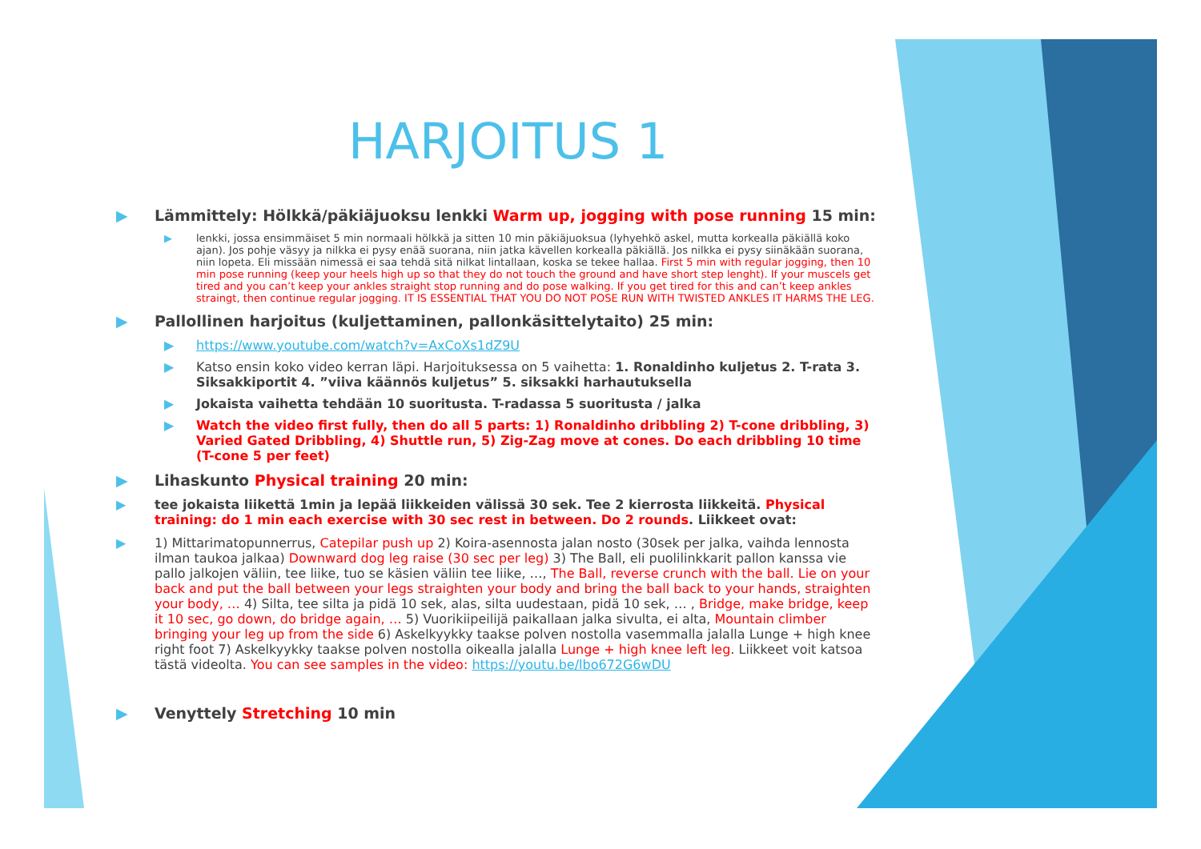HARJOITUS 1
▶ Lämmittely: Hölkkä/päkiäjuoksu lenkki Warm up, jogging with pose running 15 min:
▶ lenkki, jossa ensimmäiset 5 min normaali hölkkä ja sitten 10 min päkiäjuoksua (lyhyehkö askel, mutta korkealla päkiällä koko ajan). Jos pohje väsyy ja nilkka ei pysy enää suorana, niin jatka kävellen korkealla päkiällä. Jos nilkka ei pysy siinäkään suorana, niin lopeta. Eli missään nimessä ei saa tehdä sitä nilkat lintallaan, koska se tekee hallaa. First 5 min with regular jogging, then 10 min pose running (keep your heels high up so that they do not touch the ground and have short step lenght). If your muscels get tired and you can’t keep your ankles straight stop running and do pose walking. If you get tired for this and can’t keep ankles straingt, then continue regular jogging. IT IS ESSENTIAL THAT YOU DO NOT POSE RUN WITH TWISTED ANKLES IT HARMS THE LEG.
▶ Pallollinen harjoitus (kuljettaminen, pallonkäsittelytaito) 25 min:
▶ https://www.youtube.com/watch?v=AxCoXs1dZ9U
▶ Katso ensin koko video kerran läpi. Harjoituksessa on 5 vaihetta: 1. Ronaldinho kuljetus 2. T-rata 3. Siksakkiportit 4. ”viiva käännös kuljetus” 5. siksakki harhautuksella
▶ Jokaista vaihetta tehdään 10 suoritusta. T-radassa 5 suoritusta / jalka
▶ Watch the video first fully, then do all 5 parts: 1) Ronaldinho dribbling 2) T-cone dribbling, 3) Varied Gated Dribbling, 4) Shuttle run, 5) Zig-Zag move at cones. Do each dribbling 10 time (T-cone 5 per feet)
▶ Lihaskunto Physical training 20 min:
▶ tee jokaista liikettä 1min ja lepää liikkeiden välissä 30 sek. Tee 2 kierrosta liikkeitä. Physical training: do 1 min each exercise with 30 sec rest in between. Do 2 rounds. Liikkeet ovat:
▶ 1) Mittarimatopunnerrus, Catepilar push up 2) Koira-asennosta jalan nosto (30sek per jalka, vaihda lennosta ilman taukoa jalkaa) Downward dog leg raise (30 sec per leg) 3) The Ball, eli puolilinkkarit pallon kanssa vie pallo jalkojen väliin, tee liike, tuo se käsien väliin tee liike, …, The Ball, reverse crunch with the ball. Lie on your back and put the ball between your legs straighten your body and bring the ball back to your hands, straighten your body, … 4) Silta, tee silta ja pidä 10 sek, alas, silta uudestaan, pidä 10 sek, … , Bridge, make bridge, keep it 10 sec, go down, do bridge again, … 5) Vuorikiipeilijä paikallaan jalka sivulta, ei alta, Mountain climber bringing your leg up from the side 6) Askelkyykky taakse polven nostolla vasemmalla jalalla Lunge + high knee right foot 7) Askelkyykky taakse polven nostolla oikealla jalalla Lunge + high knee left leg. Liikkeet voit katsoa tästä videolta. You can see samples in the video: https://youtu.be/lbo672G6wDU
▶ Venyttely Stretching 10 min